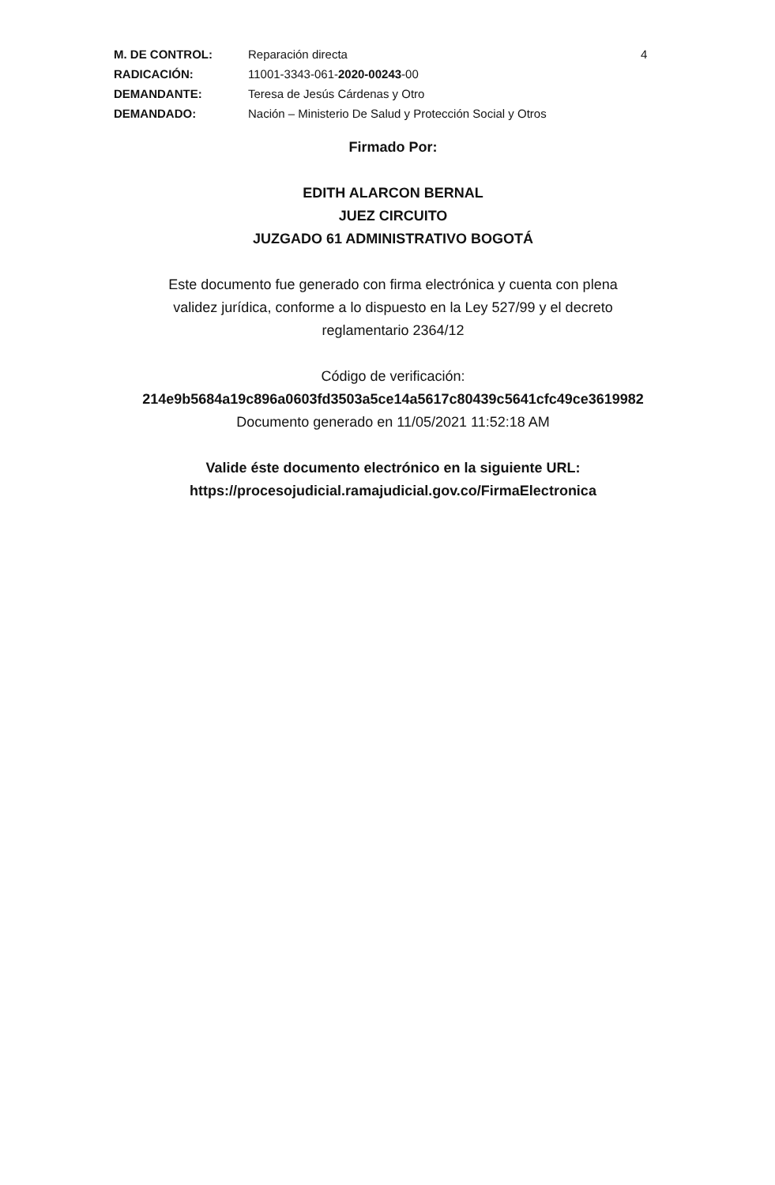M. DE CONTROL:
Reparación directa
4
RADICACIÓN:
11001-3343-061-2020-00243-00
DEMANDANTE:
Teresa de Jesús Cárdenas y Otro
DEMANDADO:
Nación – Ministerio De Salud y Protección Social y Otros
Firmado Por:
EDITH ALARCON BERNAL
JUEZ CIRCUITO
JUZGADO 61 ADMINISTRATIVO BOGOTÁ
Este documento fue generado con firma electrónica y cuenta con plena
validez jurídica, conforme a lo dispuesto en la Ley 527/99 y el decreto
reglamentario 2364/12
Código de verificación:
214e9b5684a19c896a0603fd3503a5ce14a5617c80439c5641cfc49ce3619982
Documento generado en 11/05/2021 11:52:18 AM
Valide éste documento electrónico en la siguiente URL:
https://procesojudicial.ramajudicial.gov.co/FirmaElectronica